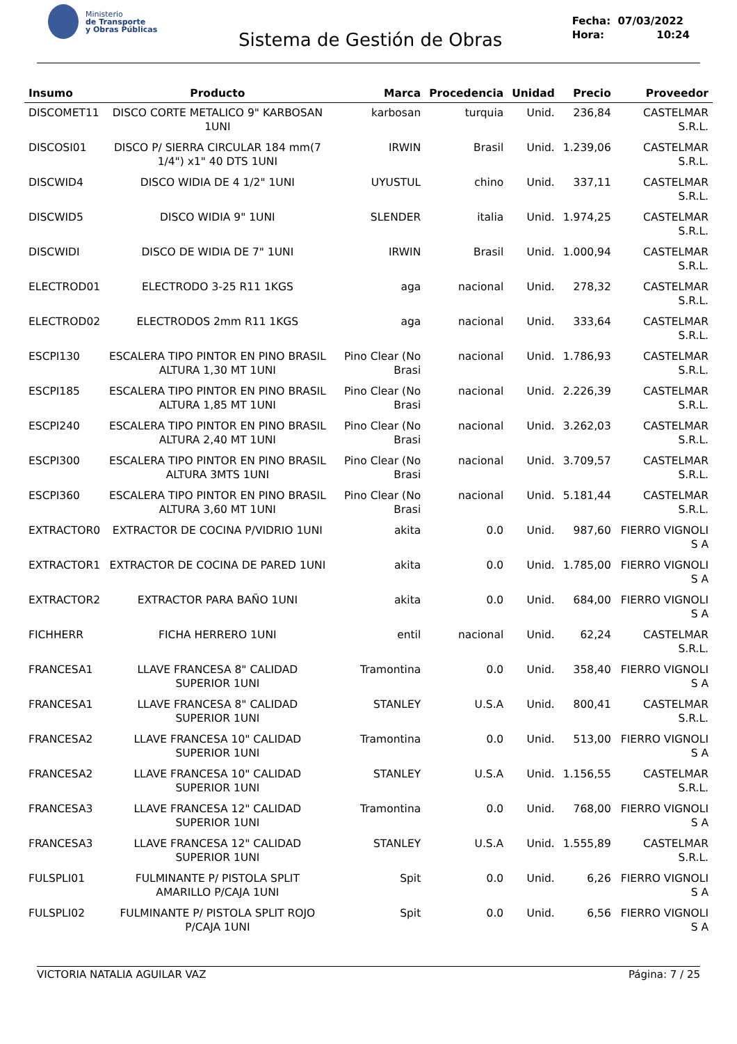Ministerio
de Transporte
y Obras Públicas
Sistema de Gestión de Obras
Fecha: 07/03/2022
Hora: 10:24
| Insumo | Producto | Marca | Procedencia | Unidad | Precio | Proveedor |
| --- | --- | --- | --- | --- | --- | --- |
| DISCOMET11 | DISCO CORTE METALICO 9" KARBOSAN 1UNI | karbosan | turquia | Unid. | 236,84 | CASTELMAR S.R.L. |
| DISCOSI01 | DISCO P/ SIERRA CIRCULAR 184 mm(7 1/4") x1" 40 DTS 1UNI | IRWIN | Brasil | Unid. | 1.239,06 | CASTELMAR S.R.L. |
| DISCWID4 | DISCO WIDIA DE 4 1/2" 1UNI | UYUSTUL | chino | Unid. | 337,11 | CASTELMAR S.R.L. |
| DISCWID5 | DISCO WIDIA 9" 1UNI | SLENDER | italia | Unid. | 1.974,25 | CASTELMAR S.R.L. |
| DISCWIDI | DISCO DE WIDIA DE 7" 1UNI | IRWIN | Brasil | Unid. | 1.000,94 | CASTELMAR S.R.L. |
| ELECTROD01 | ELECTRODO 3-25 R11 1KGS | aga | nacional | Unid. | 278,32 | CASTELMAR S.R.L. |
| ELECTROD02 | ELECTRODOS 2mm R11 1KGS | aga | nacional | Unid. | 333,64 | CASTELMAR S.R.L. |
| ESCPI130 | ESCALERA TIPO PINTOR EN PINO BRASIL ALTURA 1,30 MT 1UNI | Pino Clear (No Brasi | nacional | Unid. | 1.786,93 | CASTELMAR S.R.L. |
| ESCPI185 | ESCALERA TIPO PINTOR EN PINO BRASIL ALTURA 1,85 MT 1UNI | Pino Clear (No Brasi | nacional | Unid. | 2.226,39 | CASTELMAR S.R.L. |
| ESCPI240 | ESCALERA TIPO PINTOR EN PINO BRASIL ALTURA 2,40 MT 1UNI | Pino Clear (No Brasi | nacional | Unid. | 3.262,03 | CASTELMAR S.R.L. |
| ESCPI300 | ESCALERA TIPO PINTOR EN PINO BRASIL ALTURA 3MTS 1UNI | Pino Clear (No Brasi | nacional | Unid. | 3.709,57 | CASTELMAR S.R.L. |
| ESCPI360 | ESCALERA TIPO PINTOR EN PINO BRASIL ALTURA 3,60 MT 1UNI | Pino Clear (No Brasi | nacional | Unid. | 5.181,44 | CASTELMAR S.R.L. |
| EXTRACTOR0 | EXTRACTOR DE COCINA P/VIDRIO 1UNI | akita | 0.0 | Unid. | 987,60 | FIERRO VIGNOLI S A |
| EXTRACTOR1 | EXTRACTOR DE COCINA DE PARED 1UNI | akita | 0.0 | Unid. | 1.785,00 | FIERRO VIGNOLI S A |
| EXTRACTOR2 | EXTRACTOR PARA BAÑO 1UNI | akita | 0.0 | Unid. | 684,00 | FIERRO VIGNOLI S A |
| FICHHERR | FICHA HERRERO 1UNI | entil | nacional | Unid. | 62,24 | CASTELMAR S.R.L. |
| FRANCESA1 | LLAVE FRANCESA 8" CALIDAD SUPERIOR 1UNI | Tramontina | 0.0 | Unid. | 358,40 | FIERRO VIGNOLI S A |
| FRANCESA1 | LLAVE FRANCESA 8" CALIDAD SUPERIOR 1UNI | STANLEY | U.S.A | Unid. | 800,41 | CASTELMAR S.R.L. |
| FRANCESA2 | LLAVE FRANCESA 10" CALIDAD SUPERIOR 1UNI | Tramontina | 0.0 | Unid. | 513,00 | FIERRO VIGNOLI S A |
| FRANCESA2 | LLAVE FRANCESA 10" CALIDAD SUPERIOR 1UNI | STANLEY | U.S.A | Unid. | 1.156,55 | CASTELMAR S.R.L. |
| FRANCESA3 | LLAVE FRANCESA 12" CALIDAD SUPERIOR 1UNI | Tramontina | 0.0 | Unid. | 768,00 | FIERRO VIGNOLI S A |
| FRANCESA3 | LLAVE FRANCESA 12" CALIDAD SUPERIOR 1UNI | STANLEY | U.S.A | Unid. | 1.555,89 | CASTELMAR S.R.L. |
| FULSPLI01 | FULMINANTE P/ PISTOLA SPLIT AMARILLO P/CAJA 1UNI | Spit | 0.0 | Unid. | 6,26 | FIERRO VIGNOLI S A |
| FULSPLI02 | FULMINANTE P/ PISTOLA SPLIT ROJO P/CAJA 1UNI | Spit | 0.0 | Unid. | 6,56 | FIERRO VIGNOLI S A |
VICTORIA NATALIA AGUILAR VAZ Página: 7 / 25